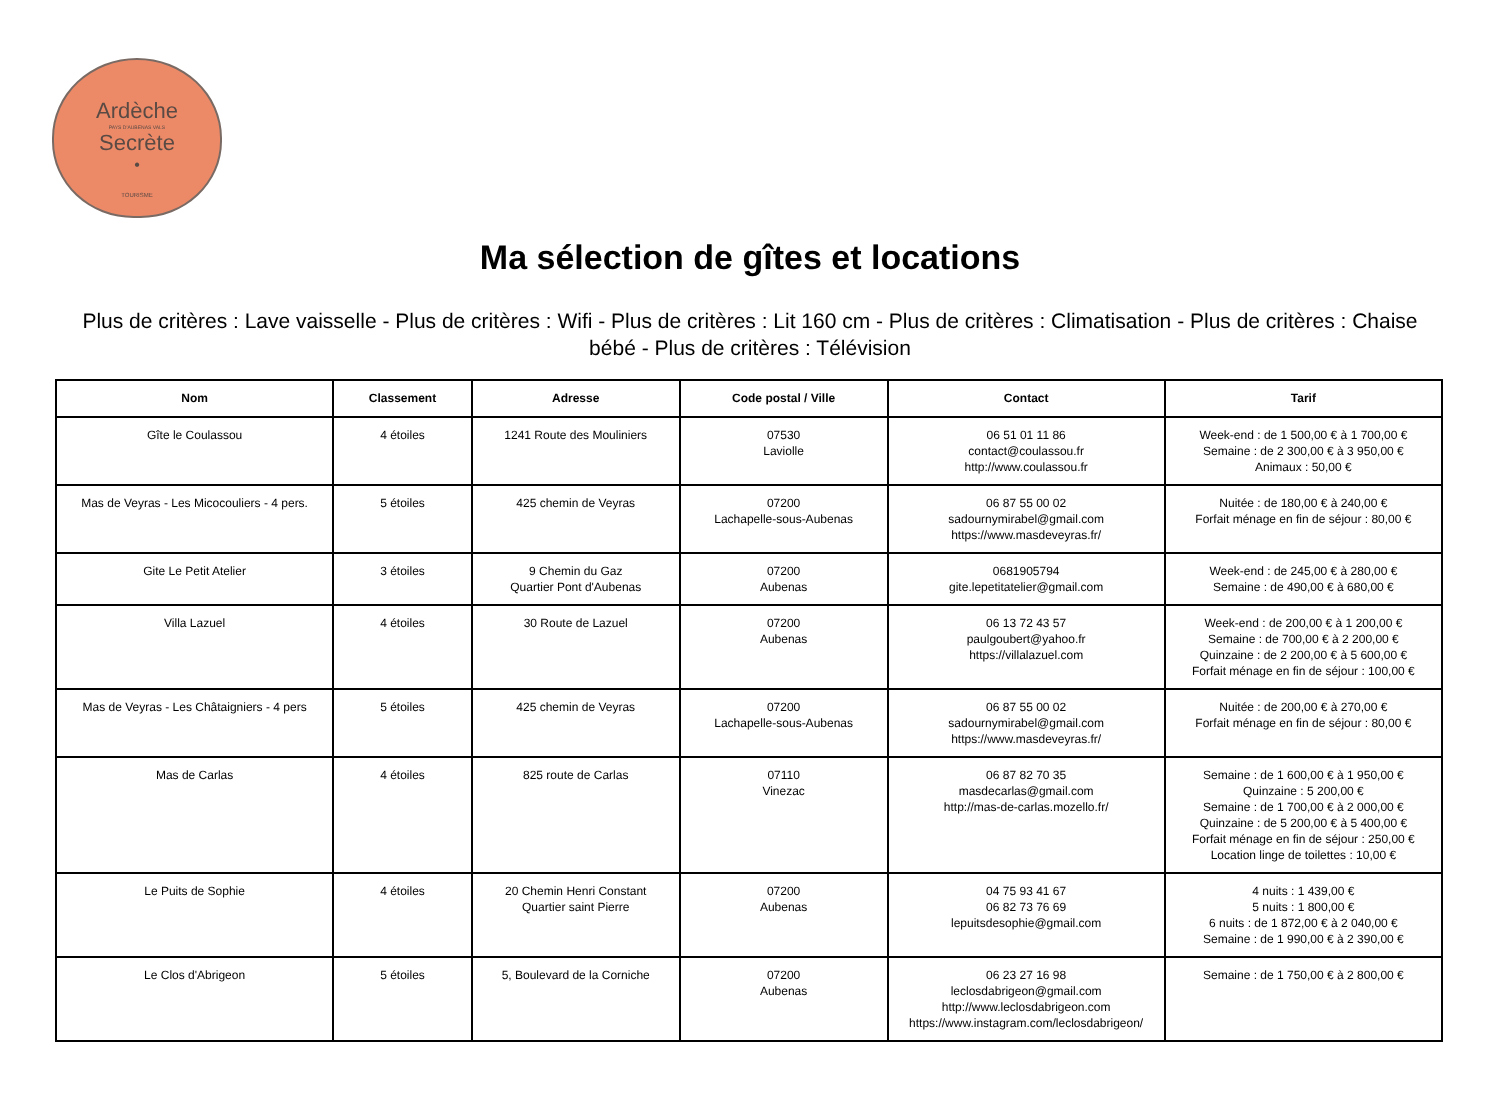Ardèche
PAYS D'AUBENAS VALS
Secrète
•
TOURISME
Ma sélection de gîtes et locations
Plus de critères : Lave vaisselle - Plus de critères : Wifi - Plus de critères : Lit 160 cm - Plus de critères : Climatisation - Plus de critères : Chaise bébé - Plus de critères : Télévision
| Nom | Classement | Adresse | Code postal / Ville | Contact | Tarif |
| --- | --- | --- | --- | --- | --- |
| Gîte le Coulassou | 4 étoiles | 1241 Route des Mouliniers | 07530 Laviolle | 06 51 01 11 86 contact@coulassou.fr http://www.coulassou.fr | Week-end : de 1 500,00 € à 1 700,00 € Semaine : de 2 300,00 € à 3 950,00 € Animaux : 50,00 € |
| Mas de Veyras - Les Micocouliers - 4 pers. | 5 étoiles | 425 chemin de Veyras | 07200 Lachapelle-sous-Aubenas | 06 87 55 00 02 sadournymirabel@gmail.com https://www.masdeveyras.fr/ | Nuitée : de 180,00 € à 240,00 € Forfait ménage en fin de séjour : 80,00 € |
| Gite Le Petit Atelier | 3 étoiles | 9 Chemin du Gaz Quartier Pont d'Aubenas | 07200 Aubenas | 0681905794 gite.lepetitatelier@gmail.com | Week-end : de 245,00 € à 280,00 € Semaine : de 490,00 € à 680,00 € |
| Villa Lazuel | 4 étoiles | 30 Route de Lazuel | 07200 Aubenas | 06 13 72 43 57 paulgoubert@yahoo.fr https://villalazuel.com | Week-end : de 200,00 € à 1 200,00 € Semaine : de 700,00 € à 2 200,00 € Quinzaine : de 2 200,00 € à 5 600,00 € Forfait ménage en fin de séjour : 100,00 € |
| Mas de Veyras - Les Châtaigniers - 4 pers | 5 étoiles | 425 chemin de Veyras | 07200 Lachapelle-sous-Aubenas | 06 87 55 00 02 sadournymirabel@gmail.com https://www.masdeveyras.fr/ | Nuitée : de 200,00 € à 270,00 € Forfait ménage en fin de séjour : 80,00 € |
| Mas de Carlas | 4 étoiles | 825 route de Carlas | 07110 Vinezac | 06 87 82 70 35 masdecarlas@gmail.com http://mas-de-carlas.mozello.fr/ | Semaine : de 1 600,00 € à 1 950,00 € Quinzaine : 5 200,00 € Semaine : de 1 700,00 € à 2 000,00 € Quinzaine : de 5 200,00 € à 5 400,00 € Forfait ménage en fin de séjour : 250,00 € Location linge de toilettes : 10,00 € |
| Le Puits de Sophie | 4 étoiles | 20 Chemin Henri Constant Quartier saint Pierre | 07200 Aubenas | 04 75 93 41 67 06 82 73 76 69 lepuitsdesophie@gmail.com | 4 nuits : 1 439,00 € 5 nuits : 1 800,00 € 6 nuits : de 1 872,00 € à 2 040,00 € Semaine : de 1 990,00 € à 2 390,00 € |
| Le Clos d'Abrigeon | 5 étoiles | 5, Boulevard de la Corniche | 07200 Aubenas | 06 23 27 16 98 leclosdabrigeon@gmail.com http://www.leclosdabrigeon.com https://www.instagram.com/leclosdabrigeon/ | Semaine : de 1 750,00 € à 2 800,00 € |